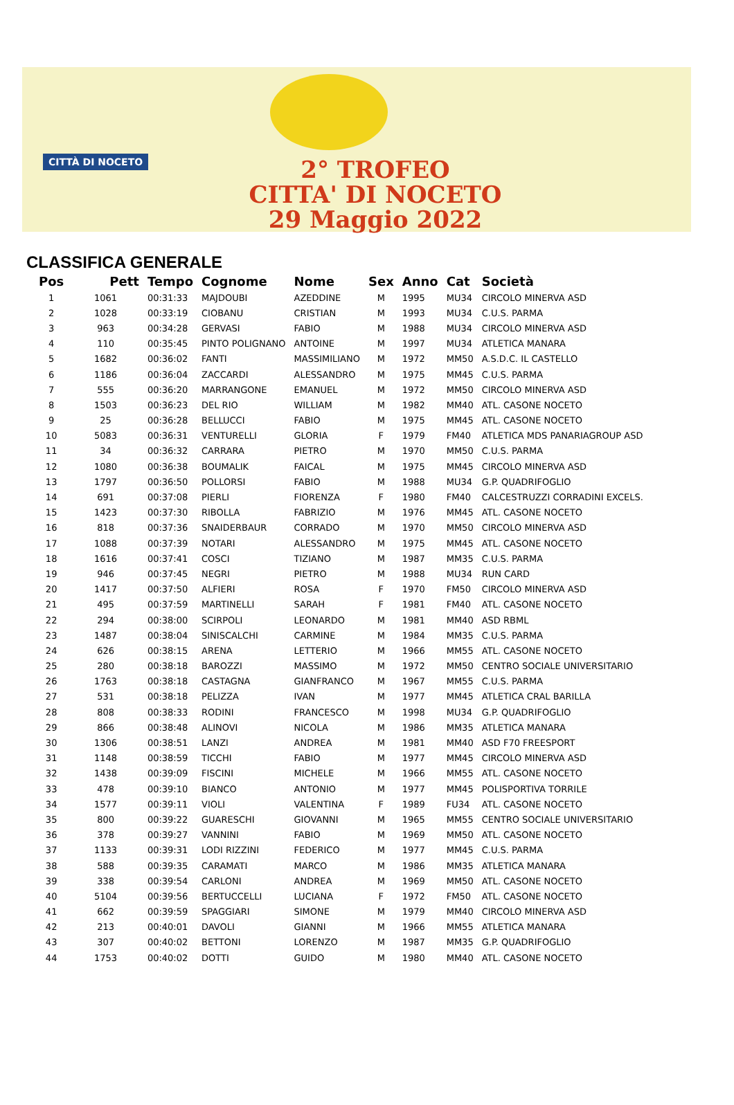CITTÀ DI NOCETO
2° TROFEO
CITTA' DI NOCETO
29 Maggio 2022
CLASSIFICA GENERALE
| Pos | Pett | Tempo | Cognome | Nome | Sex | Anno | Cat | Società |
| --- | --- | --- | --- | --- | --- | --- | --- | --- |
| 1 | 1061 | 00:31:33 | MAJDOUBI | AZEDDINE | M | 1995 | MU34 | CIRCOLO MINERVA ASD |
| 2 | 1028 | 00:33:19 | CIOBANU | CRISTIAN | M | 1993 | MU34 | C.U.S. PARMA |
| 3 | 963 | 00:34:28 | GERVASI | FABIO | M | 1988 | MU34 | CIRCOLO MINERVA ASD |
| 4 | 110 | 00:35:45 | PINTO POLIGNANO | ANTOINE | M | 1997 | MU34 | ATLETICA MANARA |
| 5 | 1682 | 00:36:02 | FANTI | MASSIMILIANO | M | 1972 | MM50 | A.S.D.C. IL CASTELLO |
| 6 | 1186 | 00:36:04 | ZACCARDI | ALESSANDRO | M | 1975 | MM45 | C.U.S. PARMA |
| 7 | 555 | 00:36:20 | MARRANGONE | EMANUEL | M | 1972 | MM50 | CIRCOLO MINERVA ASD |
| 8 | 1503 | 00:36:23 | DEL RIO | WILLIAM | M | 1982 | MM40 | ATL. CASONE NOCETO |
| 9 | 25 | 00:36:28 | BELLUCCI | FABIO | M | 1975 | MM45 | ATL. CASONE NOCETO |
| 10 | 5083 | 00:36:31 | VENTURELLI | GLORIA | F | 1979 | FM40 | ATLETICA MDS PANARIAGROUP ASD |
| 11 | 34 | 00:36:32 | CARRARA | PIETRO | M | 1970 | MM50 | C.U.S. PARMA |
| 12 | 1080 | 00:36:38 | BOUMALIK | FAICAL | M | 1975 | MM45 | CIRCOLO MINERVA ASD |
| 13 | 1797 | 00:36:50 | POLLORSI | FABIO | M | 1988 | MU34 | G.P. QUADRIFOGLIO |
| 14 | 691 | 00:37:08 | PIERLI | FIORENZA | F | 1980 | FM40 | CALCESTRUZZI CORRADINI EXCELS. |
| 15 | 1423 | 00:37:30 | RIBOLLA | FABRIZIO | M | 1976 | MM45 | ATL. CASONE NOCETO |
| 16 | 818 | 00:37:36 | SNAIDERBAUR | CORRADO | M | 1970 | MM50 | CIRCOLO MINERVA ASD |
| 17 | 1088 | 00:37:39 | NOTARI | ALESSANDRO | M | 1975 | MM45 | ATL. CASONE NOCETO |
| 18 | 1616 | 00:37:41 | COSCI | TIZIANO | M | 1987 | MM35 | C.U.S. PARMA |
| 19 | 946 | 00:37:45 | NEGRI | PIETRO | M | 1988 | MU34 | RUN CARD |
| 20 | 1417 | 00:37:50 | ALFIERI | ROSA | F | 1970 | FM50 | CIRCOLO MINERVA ASD |
| 21 | 495 | 00:37:59 | MARTINELLI | SARAH | F | 1981 | FM40 | ATL. CASONE NOCETO |
| 22 | 294 | 00:38:00 | SCIRPOLI | LEONARDO | M | 1981 | MM40 | ASD RBML |
| 23 | 1487 | 00:38:04 | SINISCALCHI | CARMINE | M | 1984 | MM35 | C.U.S. PARMA |
| 24 | 626 | 00:38:15 | ARENA | LETTERIO | M | 1966 | MM55 | ATL. CASONE NOCETO |
| 25 | 280 | 00:38:18 | BAROZZI | MASSIMO | M | 1972 | MM50 | CENTRO SOCIALE UNIVERSITARIO |
| 26 | 1763 | 00:38:18 | CASTAGNA | GIANFRANCO | M | 1967 | MM55 | C.U.S. PARMA |
| 27 | 531 | 00:38:18 | PELIZZA | IVAN | M | 1977 | MM45 | ATLETICA CRAL BARILLA |
| 28 | 808 | 00:38:33 | RODINI | FRANCESCO | M | 1998 | MU34 | G.P. QUADRIFOGLIO |
| 29 | 866 | 00:38:48 | ALINOVI | NICOLA | M | 1986 | MM35 | ATLETICA MANARA |
| 30 | 1306 | 00:38:51 | LANZI | ANDREA | M | 1981 | MM40 | ASD F70 FREESPORT |
| 31 | 1148 | 00:38:59 | TICCHI | FABIO | M | 1977 | MM45 | CIRCOLO MINERVA ASD |
| 32 | 1438 | 00:39:09 | FISCINI | MICHELE | M | 1966 | MM55 | ATL. CASONE NOCETO |
| 33 | 478 | 00:39:10 | BIANCO | ANTONIO | M | 1977 | MM45 | POLISPORTIVA TORRILE |
| 34 | 1577 | 00:39:11 | VIOLI | VALENTINA | F | 1989 | FU34 | ATL. CASONE NOCETO |
| 35 | 800 | 00:39:22 | GUARESCHI | GIOVANNI | M | 1965 | MM55 | CENTRO SOCIALE UNIVERSITARIO |
| 36 | 378 | 00:39:27 | VANNINI | FABIO | M | 1969 | MM50 | ATL. CASONE NOCETO |
| 37 | 1133 | 00:39:31 | LODI RIZZINI | FEDERICO | M | 1977 | MM45 | C.U.S. PARMA |
| 38 | 588 | 00:39:35 | CARAMATI | MARCO | M | 1986 | MM35 | ATLETICA MANARA |
| 39 | 338 | 00:39:54 | CARLONI | ANDREA | M | 1969 | MM50 | ATL. CASONE NOCETO |
| 40 | 5104 | 00:39:56 | BERTUCCELLI | LUCIANA | F | 1972 | FM50 | ATL. CASONE NOCETO |
| 41 | 662 | 00:39:59 | SPAGGIARI | SIMONE | M | 1979 | MM40 | CIRCOLO MINERVA ASD |
| 42 | 213 | 00:40:01 | DAVOLI | GIANNI | M | 1966 | MM55 | ATLETICA MANARA |
| 43 | 307 | 00:40:02 | BETTONI | LORENZO | M | 1987 | MM35 | G.P. QUADRIFOGLIO |
| 44 | 1753 | 00:40:02 | DOTTI | GUIDO | M | 1980 | MM40 | ATL. CASONE NOCETO |